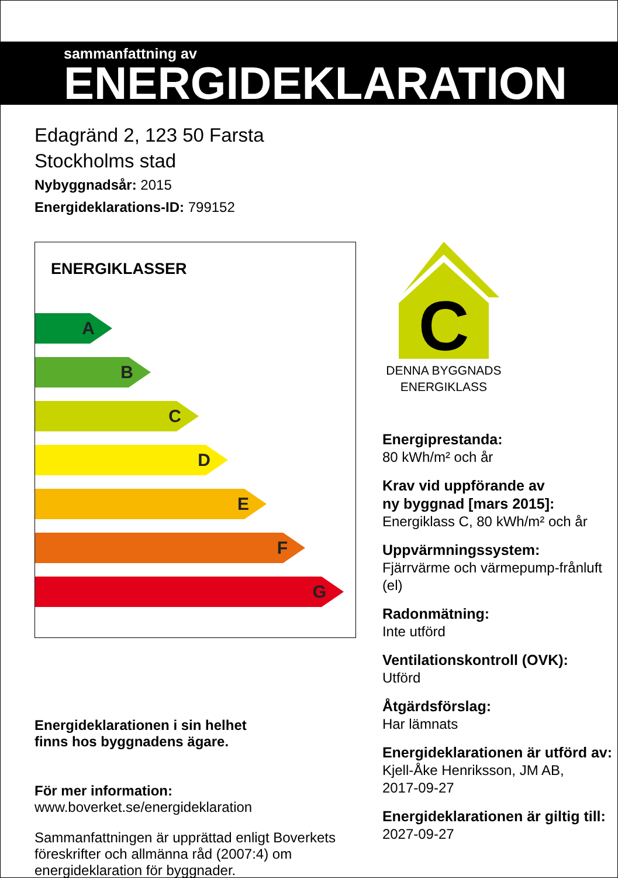sammanfattning av
ENERGIDEKLARATION
Edagränd 2, 123 50 Farsta
Stockholms stad
Nybyggnadsår: 2015
Energideklarations-ID: 799152
ENERGIKLASSER
A
B
C
D
E
F
G
Energideklarationen i sin helhet
finns hos byggnadens ägare.
För mer information:
www.boverket.se/energideklaration
Sammanfattningen är upprättad enligt Boverkets föreskrifter och allmänna råd (2007:4) om energideklaration för byggnader.
C
DENNA BYGGNADS
ENERGIKLASS
Energiprestanda:
80 kWh/m² och år
Krav vid uppförande av
ny byggnad [mars 2015]:
Energiklass C, 80 kWh/m² och år
Uppvärmningssystem:
Fjärrvärme och värmepump-frånluft (el)
Radonmätning:
Inte utförd
Ventilationskontroll (OVK):
Utförd
Åtgärdsförslag:
Har lämnats
Energideklarationen är utförd av:
Kjell-Åke Henriksson, JM AB,
2017-09-27
Energideklarationen är giltig till:
2027-09-27